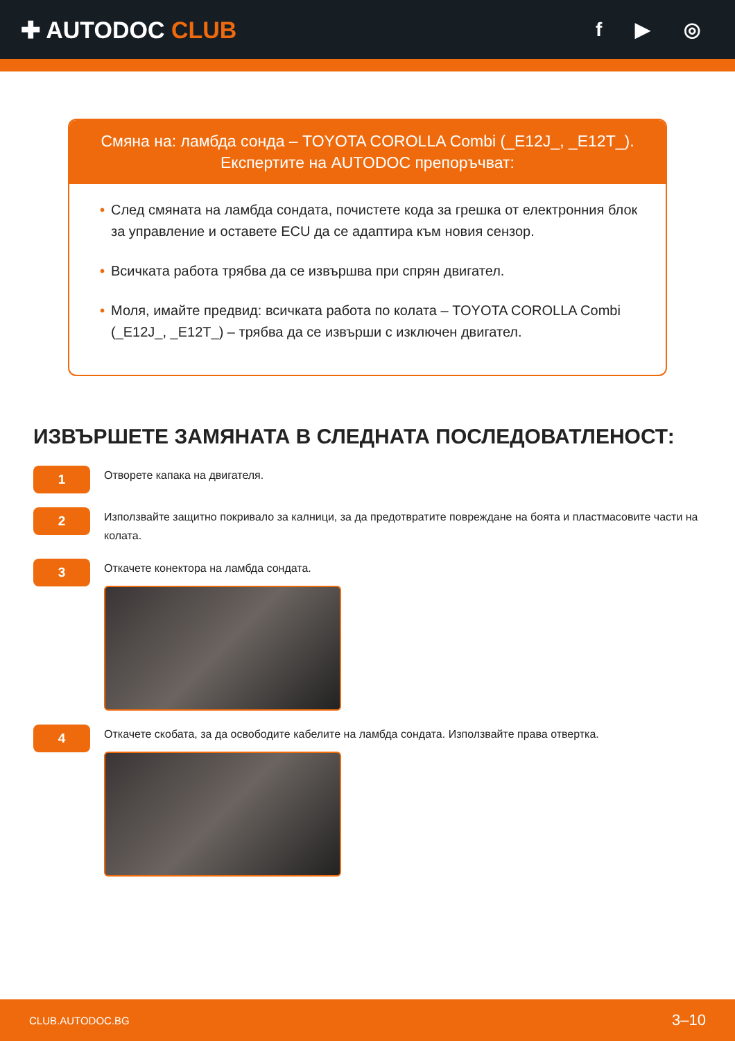✚ AUTODOC CLUB
f ▶ ◎
Смяна на: ламбда сонда – TOYOTA COROLLA Combi (_E12J_, _E12T_).
Експертите на AUTODOC препоръчват:
• След смяната на ламбда сондата, почистете кода за грешка от електронния блок за управление и оставете ECU да се адаптира към новия сензор.
• Всичката работа трябва да се извършва при спрян двигател.
• Моля, имайте предвид: всичката работа по колата – TOYOTA COROLLA Combi (_E12J_, _E12T_) – трябва да се извърши с изключен двигател.
ИЗВЪРШЕТЕ ЗАМЯНАТА В СЛЕДНАТА ПОСЛЕДОВАТЛЕНОСТ:
1
Отворете капака на двигателя.
2
Използвайте защитно покривало за калници, за да предотвратите повреждане на боята и пластмасовите части на колата.
3
Откачете конектора на ламбда сондата.
4
Откачете скобата, за да освободите кабелите на ламбда сондата. Използвайте права отвертка.
CLUB.AUTODOC.BG 3–10